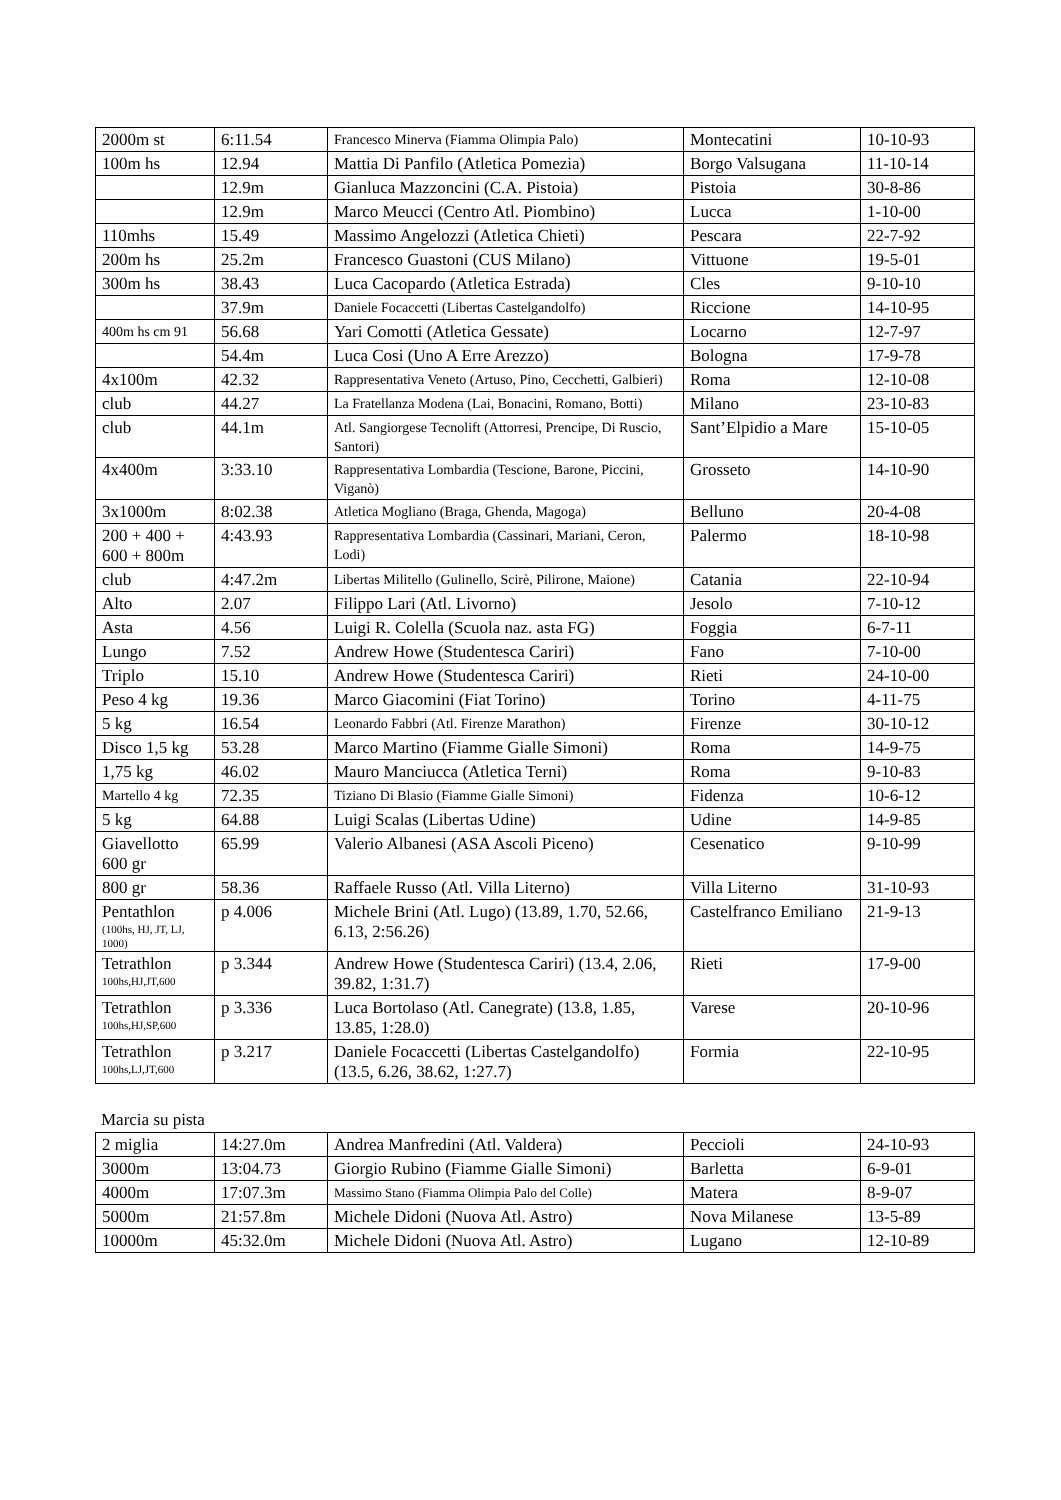| 2000m st | 6:11.54 | Francesco Minerva (Fiamma Olimpia Palo) | Montecatini | 10-10-93 |
| 100m hs | 12.94 | Mattia Di Panfilo (Atletica Pomezia) | Borgo Valsugana | 11-10-14 |
| | 12.9m | Gianluca Mazzoncini (C.A. Pistoia) | Pistoia | 30-8-86 |
| | 12.9m | Marco Meucci (Centro Atl. Piombino) | Lucca | 1-10-00 |
| 110mhs | 15.49 | Massimo Angelozzi (Atletica Chieti) | Pescara | 22-7-92 |
| 200m hs | 25.2m | Francesco Guastoni (CUS Milano) | Vittuone | 19-5-01 |
| 300m hs | 38.43 | Luca Cacopardo (Atletica Estrada) | Cles | 9-10-10 |
| | 37.9m | Daniele Focaccetti (Libertas Castelgandolfo) | Riccione | 14-10-95 |
| 400m hs cm 91 | 56.68 | Yari Comotti (Atletica Gessate) | Locarno | 12-7-97 |
| | 54.4m | Luca Cosi (Uno A Erre Arezzo) | Bologna | 17-9-78 |
| 4x100m | 42.32 | Rappresentativa Veneto (Artuso, Pino, Cecchetti, Galbieri) | Roma | 12-10-08 |
| club | 44.27 | La Fratellanza Modena (Lai, Bonacini, Romano, Botti) | Milano | 23-10-83 |
| club | 44.1m | Atl. Sangiorgese Tecnolift (Attorresi, Prencipe, Di Ruscio, Santori) | Sant’Elpidio a Mare | 15-10-05 |
| 4x400m | 3:33.10 | Rappresentativa Lombardia (Tescione, Barone, Piccini, Viganò) | Grosseto | 14-10-90 |
| 3x1000m | 8:02.38 | Atletica Mogliano (Braga, Ghenda, Magoga) | Belluno | 20-4-08 |
| 200 + 400 + 600 + 800m | 4:43.93 | Rappresentativa Lombardia (Cassinari, Mariani, Ceron, Lodi) | Palermo | 18-10-98 |
| club | 4:47.2m | Libertas Militello (Gulinello, Scirè, Pilirone, Maione) | Catania | 22-10-94 |
| Alto | 2.07 | Filippo Lari (Atl. Livorno) | Jesolo | 7-10-12 |
| Asta | 4.56 | Luigi R. Colella (Scuola naz. asta FG) | Foggia | 6-7-11 |
| Lungo | 7.52 | Andrew Howe (Studentesca Cariri) | Fano | 7-10-00 |
| Triplo | 15.10 | Andrew Howe (Studentesca Cariri) | Rieti | 24-10-00 |
| Peso 4 kg | 19.36 | Marco Giacomini (Fiat Torino) | Torino | 4-11-75 |
| 5 kg | 16.54 | Leonardo Fabbri (Atl. Firenze Marathon) | Firenze | 30-10-12 |
| Disco 1,5 kg | 53.28 | Marco Martino (Fiamme Gialle Simoni) | Roma | 14-9-75 |
| 1,75 kg | 46.02 | Mauro Manciucca (Atletica Terni) | Roma | 9-10-83 |
| Martello 4 kg | 72.35 | Tiziano Di Blasio (Fiamme Gialle Simoni) | Fidenza | 10-6-12 |
| 5 kg | 64.88 | Luigi Scalas (Libertas Udine) | Udine | 14-9-85 |
| Giavellotto 600 gr | 65.99 | Valerio Albanesi (ASA Ascoli Piceno) | Cesenatico | 9-10-99 |
| 800 gr | 58.36 | Raffaele Russo (Atl. Villa Literno) | Villa Literno | 31-10-93 |
| Pentathlon (100hs, HJ, JT, LJ, 1000) | p 4.006 | Michele Brini (Atl. Lugo) (13.89, 1.70, 52.66, 6.13, 2:56.26) | Castelfranco Emiliano | 21-9-13 |
| Tetrathlon 100hs,HJ,JT,600 | p 3.344 | Andrew Howe (Studentesca Cariri) (13.4, 2.06, 39.82, 1:31.7) | Rieti | 17-9-00 |
| Tetrathlon 100hs,HJ,SP,600 | p 3.336 | Luca Bortolaso (Atl. Canegrate) (13.8, 1.85, 13.85, 1:28.0) | Varese | 20-10-96 |
| Tetrathlon 100hs,LJ,JT,600 | p 3.217 | Daniele Focaccetti (Libertas Castelgandolfo) (13.5, 6.26, 38.62, 1:27.7) | Formia | 22-10-95 |
Marcia su pista
| 2 miglia | 14:27.0m | Andrea Manfredini (Atl. Valdera) | Peccioli | 24-10-93 |
| 3000m | 13:04.73 | Giorgio Rubino (Fiamme Gialle Simoni) | Barletta | 6-9-01 |
| 4000m | 17:07.3m | Massimo Stano (Fiamma Olimpia Palo del Colle) | Matera | 8-9-07 |
| 5000m | 21:57.8m | Michele Didoni (Nuova Atl. Astro) | Nova Milanese | 13-5-89 |
| 10000m | 45:32.0m | Michele Didoni (Nuova Atl. Astro) | Lugano | 12-10-89 |